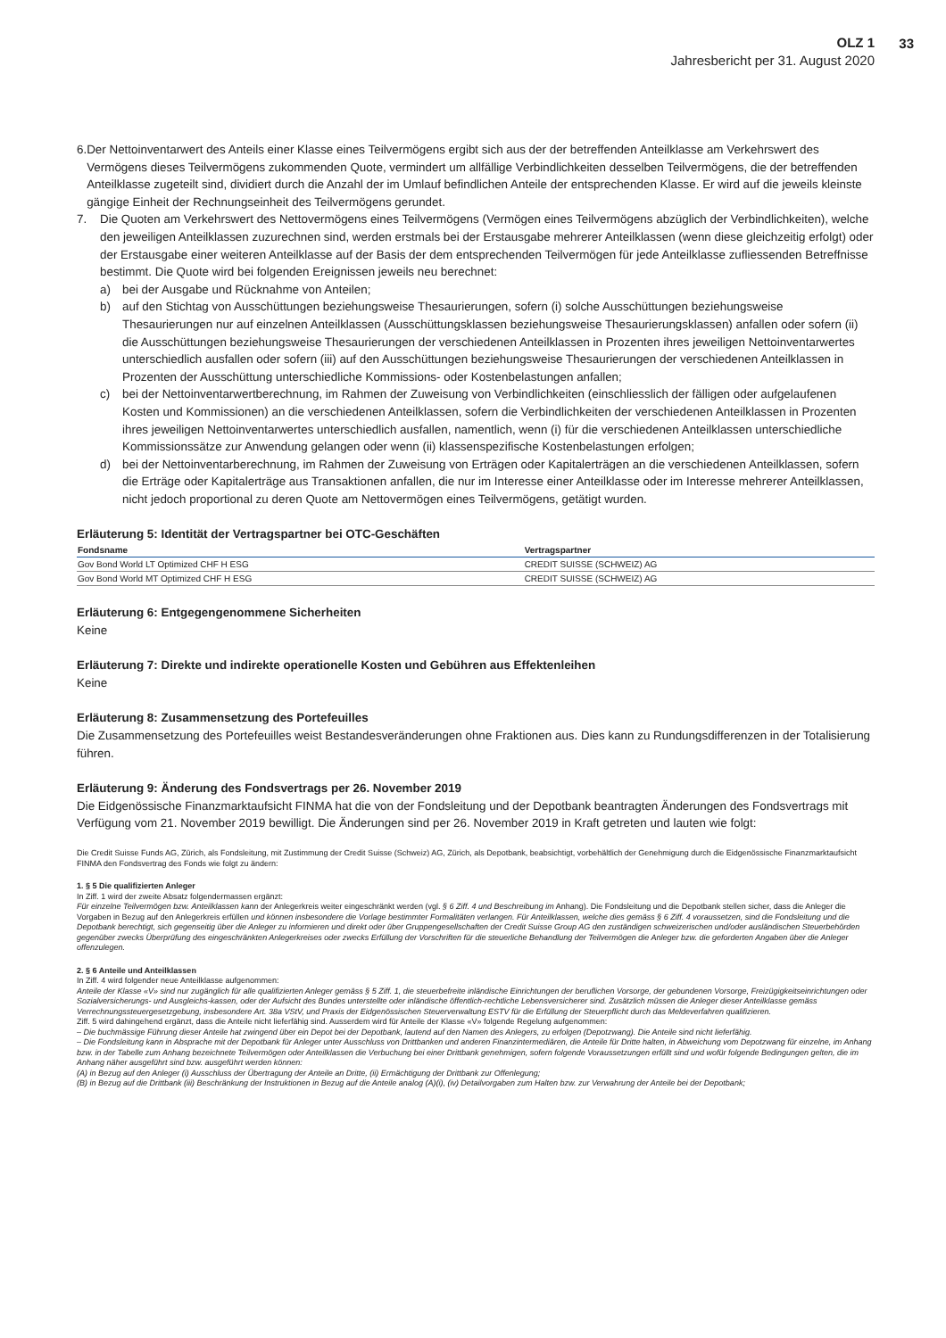OLZ 1
Jahresbericht per 31. August 2020
33
6. Der Nettoinventarwert des Anteils einer Klasse eines Teilvermögens ergibt sich aus der der betreffenden Anteilklasse am Verkehrswert des Vermögens dieses Teilvermögens zukommenden Quote, vermindert um allfällige Verbindlichkeiten desselben Teilvermögens, die der betreffenden Anteilklasse zugeteilt sind, dividiert durch die Anzahl der im Umlauf befindlichen Anteile der entsprechenden Klasse. Er wird auf die jeweils kleinste gängige Einheit der Rechnungseinheit des Teilvermögens gerundet.
7. Die Quoten am Verkehrswert des Nettovermögens eines Teilvermögens (Vermögen eines Teilvermögens abzüglich der Verbindlichkeiten), welche den jeweiligen Anteilklassen zuzurechnen sind, werden erstmals bei der Erstausgabe mehrerer Anteilklassen (wenn diese gleichzeitig erfolgt) oder der Erstausgabe einer weiteren Anteilklasse auf der Basis der dem entsprechenden Teilvermögen für jede Anteilklasse zufliessenden Betreffnisse bestimmt. Die Quote wird bei folgenden Ereignissen jeweils neu berechnet:
a) bei der Ausgabe und Rücknahme von Anteilen;
b) auf den Stichtag von Ausschüttungen beziehungsweise Thesaurierungen, sofern (i) solche Ausschüttungen beziehungsweise Thesaurierungen nur auf einzelnen Anteilklassen (Ausschüttungsklassen beziehungsweise Thesaurierungsklassen) anfallen oder sofern (ii) die Ausschüttungen beziehungsweise Thesaurierungen der verschiedenen Anteilklassen in Prozenten ihres jeweiligen Nettoinventarwertes unterschiedlich ausfallen oder sofern (iii) auf den Ausschüttungen beziehungsweise Thesaurierungen der verschiedenen Anteilklassen in Prozenten der Ausschüttung unterschiedliche Kommissions- oder Kostenbelastungen anfallen;
c) bei der Nettoinventarwertberechnung, im Rahmen der Zuweisung von Verbindlichkeiten (einschliesslich der fälligen oder aufgelaufenen Kosten und Kommissionen) an die verschiedenen Anteilklassen, sofern die Verbindlichkeiten der verschiedenen Anteilklassen in Prozenten ihres jeweiligen Nettoinventarwertes unterschiedlich ausfallen, namentlich, wenn (i) für die verschiedenen Anteilklassen unterschiedliche Kommissionssätze zur Anwendung gelangen oder wenn (ii) klassenspezifische Kostenbelastungen erfolgen;
d) bei der Nettoinventarberechnung, im Rahmen der Zuweisung von Erträgen oder Kapitalerträgen an die verschiedenen Anteilklassen, sofern die Erträge oder Kapitalerträge aus Transaktionen anfallen, die nur im Interesse einer Anteilklasse oder im Interesse mehrerer Anteilklassen, nicht jedoch proportional zu deren Quote am Nettovermögen eines Teilvermögens, getätigt wurden.
Erläuterung 5: Identität der Vertragspartner bei OTC-Geschäften
| Fondsname | Vertragspartner |
| --- | --- |
| Gov Bond World LT Optimized CHF H ESG | CREDIT SUISSE (SCHWEIZ) AG |
| Gov Bond World MT Optimized CHF H ESG | CREDIT SUISSE (SCHWEIZ) AG |
Erläuterung 6: Entgegengenommene Sicherheiten
Keine
Erläuterung 7: Direkte und indirekte operationelle Kosten und Gebühren aus Effektenleihen
Keine
Erläuterung 8: Zusammensetzung des Portefeuilles
Die Zusammensetzung des Portefeuilles weist Bestandesveränderungen ohne Fraktionen aus. Dies kann zu Rundungsdifferenzen in der Totalisierung führen.
Erläuterung 9: Änderung des Fondsvertrags per 26. November 2019
Die Eidgenössische Finanzmarktaufsicht FINMA hat die von der Fondsleitung und der Depotbank beantragten Änderungen des Fondsvertrags mit Verfügung vom 21. November 2019 bewilligt. Die Änderungen sind per 26. November 2019 in Kraft getreten und lauten wie folgt:
Die Credit Suisse Funds AG, Zürich, als Fondsleitung, mit Zustimmung der Credit Suisse (Schweiz) AG, Zürich, als Depotbank, beabsichtigt, vorbehältlich der Genehmigung durch die Eidgenössische Finanzmarktaufsicht FINMA den Fondsvertrag des Fonds wie folgt zu ändern:
1. § 5 Die qualifizierten Anleger
In Ziff. 1 wird der zweite Absatz folgendermassen ergänzt:
Für einzelne Teilvermögen bzw. Anteilklassen kann der Anlegerkreis weiter eingeschränkt werden (vgl. § 6 Ziff. 4 und Beschreibung im Anhang). Die Fondsleitung und die Depotbank stellen sicher, dass die Anleger die Vorgaben in Bezug auf den Anlegerkreis erfüllen und können insbesondere die Vorlage bestimmter Formalitäten verlangen. Für Anteilklassen, welche dies gemäss § 6 Ziff. 4 voraussetzen, sind die Fondsleitung und die Depotbank berechtigt, sich gegenseitig über die Anleger zu informieren und direkt oder über Gruppengesellschaften der Credit Suisse Group AG den zuständigen schweizerischen und/oder ausländischen Steuerbehörden gegenüber zwecks Überprüfung des eingeschränkten Anlegerkreises oder zwecks Erfüllung der Vorschriften für die steuerliche Behandlung der Teilvermögen die Anleger bzw. die geforderten Angaben über die Anleger offenzulegen.
2. § 6 Anteile und Anteilklassen
In Ziff. 4 wird folgender neue Anteilklasse aufgenommen:
Anteile der Klasse «V» sind nur zugänglich für alle qualifizierten Anleger gemäss § 5 Ziff. 1, die steuerbefreite inländische Einrichtungen der beruflichen Vorsorge, der gebundenen Vorsorge, Freizügigkeitseinrichtungen oder Sozialversicherungs- und Ausgleichs-kassen, oder der Aufsicht des Bundes unterstellte oder inländische öffentlich-rechtliche Lebensversicherer sind. Zusätzlich müssen die Anleger dieser Anteilklasse gemäss Verrechnungssteuergesetzgebung, insbesondere Art. 38a VStV, und Praxis der Eidgenössischen Steuerverwaltung ESTV für die Erfüllung der Steuerpflicht durch das Meldeverfahren qualifizieren.
Ziff. 5 wird dahingehend ergänzt, dass die Anteile nicht lieferfähig sind. Ausserdem wird für Anteile der Klasse «V» folgende Regelung aufgenommen:
– Die buchmässige Führung dieser Anteile hat zwingend über ein Depot bei der Depotbank, lautend auf den Namen des Anlegers, zu erfolgen (Depotzwang). Die Anteile sind nicht lieferfähig.
– Die Fondsleitung kann in Absprache mit der Depotbank für Anleger unter Ausschluss von Drittbanken und anderen Finanzintermediären, die Anteile für Dritte halten, in Abweichung vom Depotzwang für einzelne, im Anhang bzw. in der Tabelle zum Anhang bezeichnete Teilvermögen oder Anteilklassen die Verbuchung bei einer Drittbank genehmigen, sofern folgende Voraussetzungen erfüllt sind und wofür folgende Bedingungen gelten, die im Anhang näher ausgeführt sind bzw. ausgeführt werden können:
(A) in Bezug auf den Anleger (i) Ausschluss der Übertragung der Anteile an Dritte, (ii) Ermächtigung der Drittbank zur Offenlegung;
(B) in Bezug auf die Drittbank (iii) Beschränkung der Instruktionen in Bezug auf die Anteile analog (A)(i), (iv) Detailvorgaben zum Halten bzw. zur Verwahrung der Anteile bei der Depotbank;